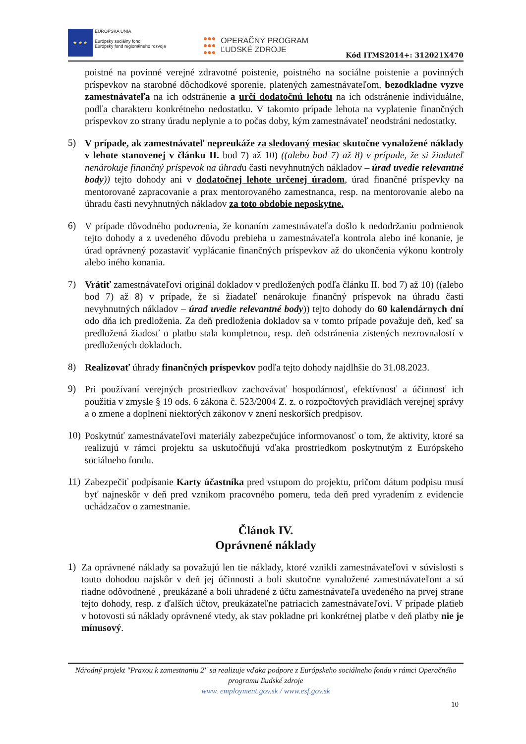★ ★ ★
EURÓPSKA ÚNIA
Európsky sociálny fond
Európsky fond regionálneho rozvoja
●●●
●●●
●●●
OPERAČNÝ PROGRAM
ĽUDSKÉ ZDROJE
Kód ITMS2014+: 312021X470
poistné na povinné verejné zdravotné poistenie, poistného na sociálne poistenie a povinných príspevkov na starobné dôchodkové sporenie, platených zamestnávateľom, bezodkladne vyzve zamestnávateľa na ich odstránenie a určí dodatočnú lehotu na ich odstránenie individuálne, podľa charakteru konkrétneho nedostatku. V takomto prípade lehota na vyplatenie finančných príspevkov zo strany úradu neplynie a to počas doby, kým zamestnávateľ neodstráni nedostatky.
5)
V prípade, ak zamestnávateľ nepreukáže za sledovaný mesiac skutočne vynaložené náklady v lehote stanovenej v článku II. bod 7) až 10) ((alebo bod 7) až 8) v prípade, že si žiadateľ nenárokuje finančný príspevok na úhradu časti nevyhnutných nákladov – úrad uvedie relevantné body)) tejto dohody ani v dodatočnej lehote určenej úradom, úrad finančné príspevky na mentorované zapracovanie a prax mentorovaného zamestnanca, resp. na mentorovanie alebo na úhradu časti nevyhnutných nákladov za toto obdobie neposkytne.
6)
V prípade dôvodného podozrenia, že konaním zamestnávateľa došlo k nedodržaniu podmienok tejto dohody a z uvedeného dôvodu prebieha u zamestnávateľa kontrola alebo iné konanie, je úrad oprávnený pozastaviť vyplácanie finančných príspevkov až do ukončenia výkonu kontroly alebo iného konania.
7)
Vrátiť zamestnávateľovi originál dokladov v predložených podľa článku II. bod 7) až 10) ((alebo bod 7) až 8) v prípade, že si žiadateľ nenárokuje finančný príspevok na úhradu časti nevyhnutných nákladov – úrad uvedie relevantné body)) tejto dohody do 60 kalendárnych dní odo dňa ich predloženia. Za deň predloženia dokladov sa v tomto prípade považuje deň, keď sa predložená žiadosť o platbu stala kompletnou, resp. deň odstránenia zistených nezrovnalostí v predložených dokladoch.
8)
Realizovať úhrady finančných príspevkov podľa tejto dohody najdlhšie do 31.08.2023.
9)
Pri používaní verejných prostriedkov zachovávať hospodárnosť, efektívnosť a účinnosť ich použitia v zmysle § 19 ods. 6 zákona č. 523/2004 Z. z. o rozpočtových pravidlách verejnej správy a o zmene a doplnení niektorých zákonov v znení neskorších predpisov.
10)
Poskytnúť zamestnávateľovi materiály zabezpečujúce informovanosť o tom, že aktivity, ktoré sa realizujú v rámci projektu sa uskutočňujú vďaka prostriedkom poskytnutým z Európskeho sociálneho fondu.
11)
Zabezpečiť podpísanie Karty účastníka pred vstupom do projektu, pričom dátum podpisu musí byť najneskôr v deň pred vznikom pracovného pomeru, teda deň pred vyradením z evidencie uchádzačov o zamestnanie.
Článok IV.
Oprávnené náklady
1)
Za oprávnené náklady sa považujú len tie náklady, ktoré vznikli zamestnávateľovi v súvislosti s touto dohodou najskôr v deň jej účinnosti a boli skutočne vynaložené zamestnávateľom a sú riadne odôvodnené , preukázané a boli uhradené z účtu zamestnávateľa uvedeného na prvej strane tejto dohody, resp. z ďalších účtov, preukázateľne patriacich zamestnávateľovi. V prípade platieb v hotovosti sú náklady oprávnené vtedy, ak stav pokladne pri konkrétnej platbe v deň platby nie je mínusový.
Národný projekt "Praxou k zamestnaniu 2" sa realizuje vďaka podpore z Európskeho sociálneho fondu v rámci Operačného programu Ľudské zdroje
www. employment.gov.sk / www.esf.gov.sk
10